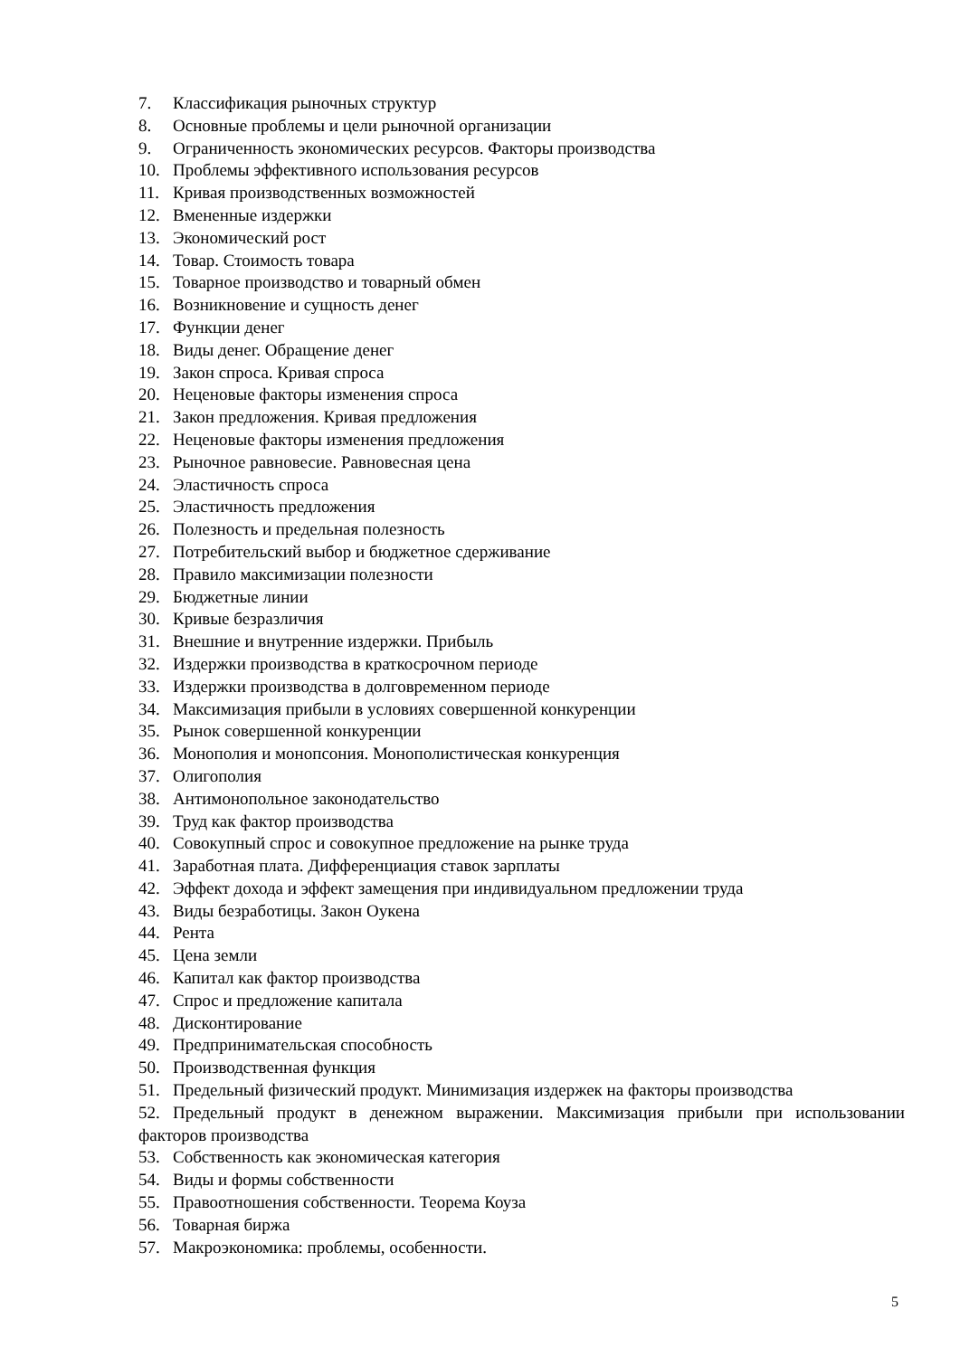7. Классификация рыночных структур
8. Основные проблемы и цели рыночной организации
9. Ограниченность экономических ресурсов. Факторы производства
10. Проблемы эффективного использования ресурсов
11. Кривая производственных возможностей
12. Вмененные издержки
13. Экономический рост
14. Товар. Стоимость товара
15. Товарное производство и товарный обмен
16. Возникновение и сущность денег
17. Функции денег
18. Виды денег. Обращение денег
19. Закон спроса. Кривая спроса
20. Неценовые факторы изменения спроса
21. Закон предложения. Кривая предложения
22. Неценовые факторы изменения предложения
23. Рыночное равновесие. Равновесная цена
24. Эластичность спроса
25. Эластичность предложения
26. Полезность и предельная полезность
27. Потребительский выбор и бюджетное сдерживание
28. Правило максимизации полезности
29. Бюджетные линии
30. Кривые безразличия
31. Внешние и внутренние издержки. Прибыль
32. Издержки производства в краткосрочном периоде
33. Издержки производства в долговременном периоде
34. Максимизация прибыли в условиях совершенной конкуренции
35. Рынок совершенной конкуренции
36. Монополия и монопсония. Монополистическая конкуренция
37. Олигополия
38. Антимонопольное законодательство
39. Труд как фактор производства
40. Совокупный спрос и совокупное предложение на рынке труда
41. Заработная плата. Дифференциация ставок зарплаты
42. Эффект дохода и эффект замещения при индивидуальном предложении труда
43. Виды безработицы. Закон Оукена
44. Рента
45. Цена земли
46. Капитал как фактор производства
47. Спрос и предложение капитала
48. Дисконтирование
49. Предпринимательская способность
50. Производственная функция
51. Предельный физический продукт. Минимизация издержек на факторы производства
52. Предельный продукт в денежном выражении. Максимизация прибыли при использовании факторов производства
53. Собственность как экономическая категория
54. Виды и формы собственности
55. Правоотношения собственности. Теорема Коуза
56. Товарная биржа
57. Макроэкономика: проблемы, особенности.
5